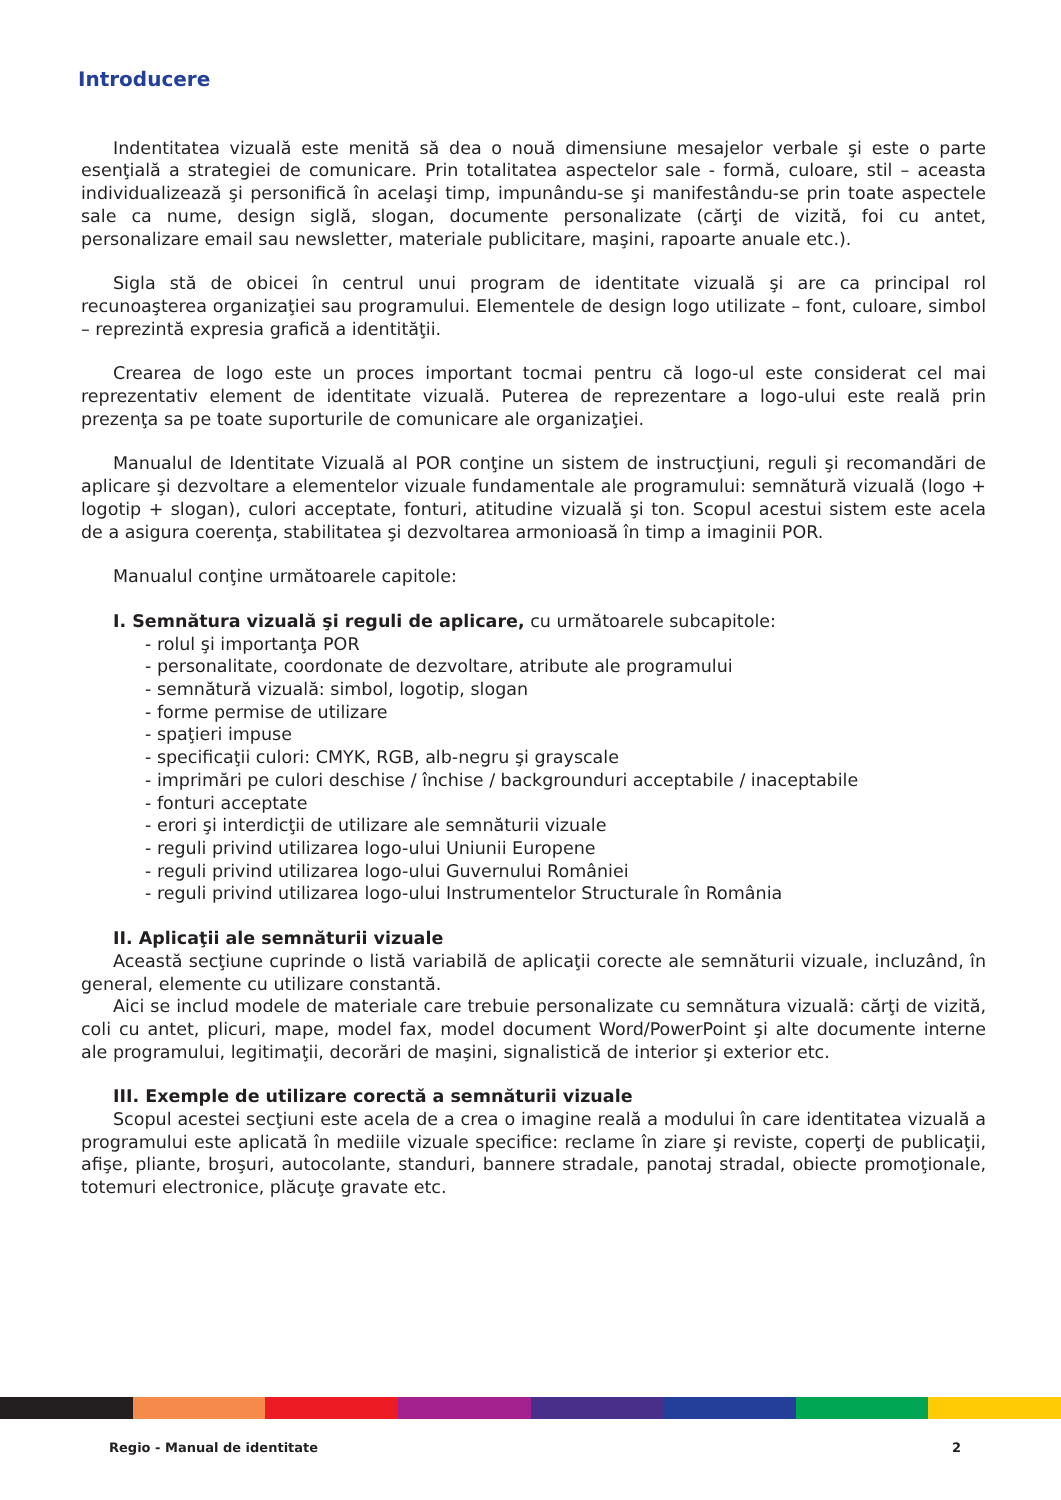Introducere
Indentitatea vizuală este menită să dea o nouă dimensiune mesajelor verbale şi este o parte esenţială a strategiei de comunicare. Prin totalitatea aspectelor sale - formă, culoare, stil – aceasta individualizează şi personifică în acelaşi timp, impunându-se şi manifestându-se prin toate aspectele sale ca nume, design siglă, slogan, documente personalizate (cărţi de vizită, foi cu antet, personalizare email sau newsletter, materiale publicitare, maşini, rapoarte anuale etc.).
Sigla stă de obicei în centrul unui program de identitate vizuală şi are ca principal rol recunoaşterea organizaţiei sau programului. Elementele de design logo utilizate – font, culoare, simbol – reprezintă expresia grafică a identităţii.
Crearea de logo este un proces important tocmai pentru că logo-ul este considerat cel mai reprezentativ element de identitate vizuală. Puterea de reprezentare a logo-ului este reală prin prezenţa sa pe toate suporturile de comunicare ale organizaţiei.
Manualul de Identitate Vizuală al POR conţine un sistem de instrucţiuni, reguli şi recomandări de aplicare şi dezvoltare a elementelor vizuale fundamentale ale programului: semnătură vizuală (logo + logotip + slogan), culori acceptate, fonturi, atitudine vizuală şi ton. Scopul acestui sistem este acela de a asigura coerenţa, stabilitatea şi dezvoltarea armonioasă în timp a imaginii POR.
Manualul conţine următoarele capitole:
I. Semnătura vizuală şi reguli de aplicare, cu următoarele subcapitole:
- rolul şi importanţa POR
- personalitate, coordonate de dezvoltare, atribute ale programului
- semnătură vizuală: simbol, logotip, slogan
- forme permise de utilizare
- spaţieri impuse
- specificaţii culori: CMYK, RGB, alb-negru şi grayscale
- imprimări pe culori deschise / închise / backgrounduri acceptabile / inaceptabile
- fonturi acceptate
- erori şi interdicţii de utilizare ale semnăturii vizuale
- reguli privind utilizarea logo-ului Uniunii Europene
- reguli privind utilizarea logo-ului Guvernului României
- reguli privind utilizarea logo-ului Instrumentelor Structurale în România
II. Aplicaţii ale semnăturii vizuale
Această secţiune cuprinde o listă variabilă de aplicaţii corecte ale semnăturii vizuale, incluzând, în general, elemente cu utilizare constantă.
Aici se includ modele de materiale care trebuie personalizate cu semnătura vizuală: cărţi de vizită, coli cu antet, plicuri, mape, model fax, model document Word/PowerPoint şi alte documente interne ale programului, legitimaţii, decorări de maşini, signalistică de interior şi exterior etc.
III. Exemple de utilizare corectă a semnăturii vizuale
Scopul acestei secţiuni este acela de a crea o imagine reală a modului în care identitatea vizuală a programului este aplicată în mediile vizuale specifice: reclame în ziare şi reviste, coperţi de publicaţii, afişe, pliante, broşuri, autocolante, standuri, bannere stradale, panotaj stradal, obiecte promoţionale, totemuri electronice, plăcuţe gravate etc.
Regio - Manual de identitate 2